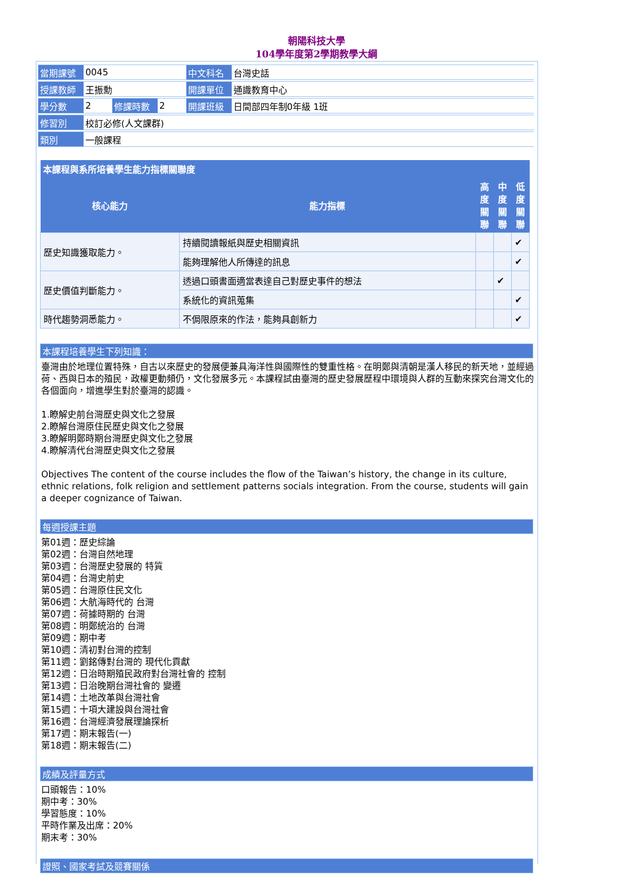朝陽科技大學
104學年度第2學期教學大綱
| 當期課號 | 0045 | | | 中文科名 | 台灣史話 |
| 授課教師 | 王振勳 | | | 開課單位 | 通識教育中心 |
| 學分數 | 2 | 修課時數 | 2 | 開課班級 | 日間部四年制0年級 1班 |
| 修習別 | 校訂必修(人文課群) | | | | |
| 類別 | 一般課程 | | | | |
| 本課程與系所培養學生能力指標關聯度 | | | | |
| --- | --- | --- | --- | --- |
| 核心能力 | 能力指標 | 高度關聯 | 中度關聯 | 低度關聯 |
| 歷史知識獲取能力。 | 持續閱讀報紙與歷史相關資訊 | | | ✔ |
| | 能夠理解他人所傳達的訊息 | | | ✔ |
| 歷史價值判斷能力。 | 透過口頭書面適當表達自己對歷史事件的想法 | | ✔ | |
| | 系統化的資訊蒐集 | | | ✔ |
| 時代趨勢洞悉能力。 | 不侷限原來的作法，能夠具創新力 | | | ✔ |
本課程培養學生下列知識：
臺灣由於地理位置特殊，自古以來歷史的發展便兼具海洋性與國際性的雙重性格。在明鄭與清朝是漢人移民的新天地，並經過荷、西與日本的殖民，政權更動頻仍，文化發展多元。本課程試由臺灣的歷史發展歷程中環境與人群的互動來探究台灣文化的各個面向，增進學生對於臺灣的認識。
1.瞭解史前台灣歷史與文化之發展
2.瞭解台灣原住民歷史與文化之發展
3.瞭解明鄭時期台灣歷史與文化之發展
4.瞭解清代台灣歷史與文化之發展
Objectives The content of the course includes the flow of the Taiwan’s history, the change in its culture, ethnic relations, folk religion and settlement patterns socials integration. From the course, students will gain a deeper cognizance of Taiwan.
每週授課主題
第01週：歷史綜論
第02週：台灣自然地理
第03週：台灣歷史發展的 特質
第04週：台灣史前史
第05週：台灣原住民文化
第06週：大航海時代的 台灣
第07週：荷據時期的 台灣
第08週：明鄭統治的 台灣
第09週：期中考
第10週：清初對台灣的控制
第11週：劉銘傳對台灣的 現代化貢獻
第12週：日治時期殖民政府對台灣社會的 控制
第13週：日治晚期台灣社會的 變遷
第14週：土地改革與台灣社會
第15週：十項大建設與台灣社會
第16週：台灣經濟發展理論探析
第17週：期末報告(一)
第18週：期末報告(二)
成績及評量方式
口頭報告：10%
期中考：30%
學習態度：10%
平時作業及出席：20%
期末考：30%
證照、國家考試及競賽關係